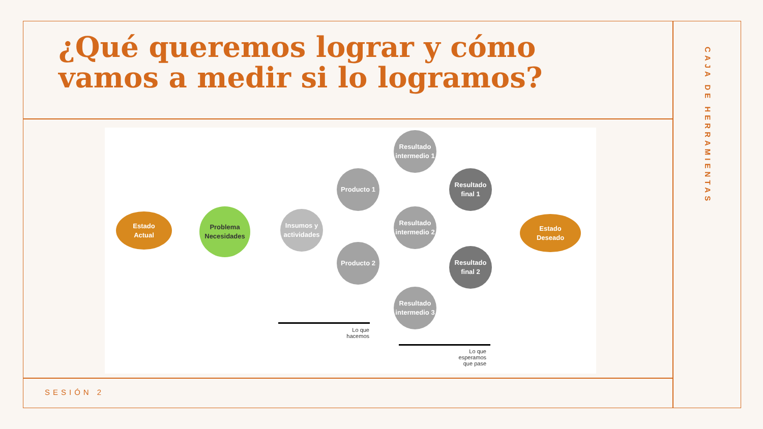¿Qué queremos lograr y cómo vamos a medir si lo logramos?
CAJA DE HERRAMIENTAS
Estado
Actual
Problema
Necesidades
Insumos y actividades
Producto 1
Producto 2
Resultado intermedio 1
Resultado intermedio 2
Resultado intermedio 3
Resultado final 1
Resultado final 2
Estado
Deseado
Lo que
hacemos
Lo que
esperamos
que pase
SESIÓN 2